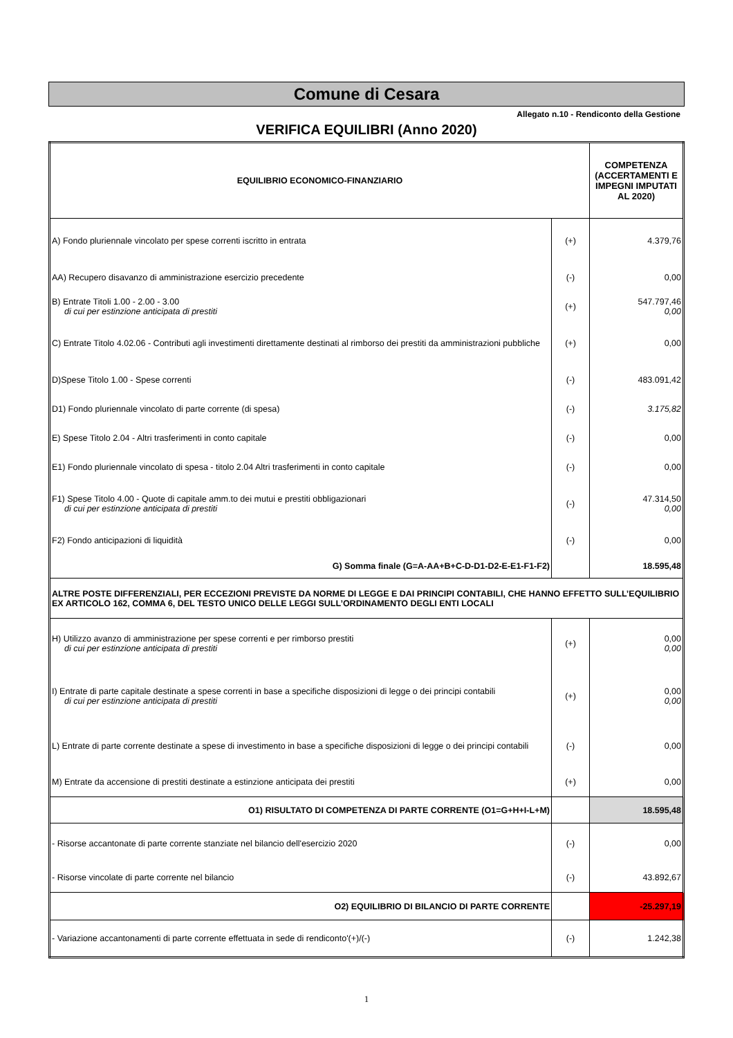Comune di Cesara
Allegato n.10 - Rendiconto della Gestione
VERIFICA EQUILIBRI (Anno 2020)
| EQUILIBRIO ECONOMICO-FINANZIARIO | | COMPETENZA (ACCERTAMENTI E IMPEGNI IMPUTATI AL 2020) |
| --- | --- | --- |
| A) Fondo pluriennale vincolato per spese correnti iscritto in entrata | (+) | 4.379,76 |
| AA) Recupero disavanzo di amministrazione esercizio precedente | (-) | 0,00 |
| B) Entrate Titoli 1.00 - 2.00 - 3.00 di cui per estinzione anticipata di prestiti | (+) | 547.797,46 0,00 |
| C) Entrate Titolo 4.02.06 - Contributi agli investimenti direttamente destinati al rimborso dei prestiti da amministrazioni pubbliche | (+) | 0,00 |
| D)Spese Titolo 1.00 - Spese correnti | (-) | 483.091,42 |
| D1) Fondo pluriennale vincolato di parte corrente (di spesa) | (-) | 3.175,82 |
| E) Spese Titolo 2.04 - Altri trasferimenti in conto capitale | (-) | 0,00 |
| E1) Fondo pluriennale vincolato di spesa - titolo 2.04 Altri trasferimenti in conto capitale | (-) | 0,00 |
| F1) Spese Titolo 4.00 - Quote di capitale amm.to dei mutui e prestiti obbligazionari di cui per estinzione anticipata di prestiti | (-) | 47.314,50 0,00 |
| F2) Fondo anticipazioni di liquidità | (-) | 0,00 |
| G) Somma finale (G=A-AA+B+C-D-D1-D2-E-E1-F1-F2) | | 18.595,48 |
| ALTRE POSTE DIFFERENZIALI, PER ECCEZIONI PREVISTE DA NORME DI LEGGE E DAI PRINCIPI CONTABILI, CHE HANNO EFFETTO SULL’EQUILIBRIO EX ARTICOLO 162, COMMA 6, DEL TESTO UNICO DELLE LEGGI SULL’ORDINAMENTO DEGLI ENTI LOCALI | | |
| H) Utilizzo avanzo di amministrazione per spese correnti e per rimborso prestiti di cui per estinzione anticipata di prestiti | (+) | 0,00 0,00 |
| I) Entrate di parte capitale destinate a spese correnti in base a specifiche disposizioni di legge o dei principi contabili di cui per estinzione anticipata di prestiti | (+) | 0,00 0,00 |
| L) Entrate di parte corrente destinate a spese di investimento in base a specifiche disposizioni di legge o dei principi contabili | (-) | 0,00 |
| M) Entrate da accensione di prestiti destinate a estinzione anticipata dei prestiti | (+) | 0,00 |
| O1) RISULTATO DI COMPETENZA DI PARTE CORRENTE (O1=G+H+I-L+M) | | 18.595,48 |
| - Risorse accantonate di parte corrente stanziate nel bilancio dell'esercizio 2020 | (-) | 0,00 |
| - Risorse vincolate di parte corrente nel bilancio | (-) | 43.892,67 |
| O2) EQUILIBRIO DI BILANCIO DI PARTE CORRENTE | | -25.297,19 |
| - Variazione accantonamenti di parte corrente effettuata in sede di rendiconto'(+)/(-) | (-) | 1.242,38 |
1